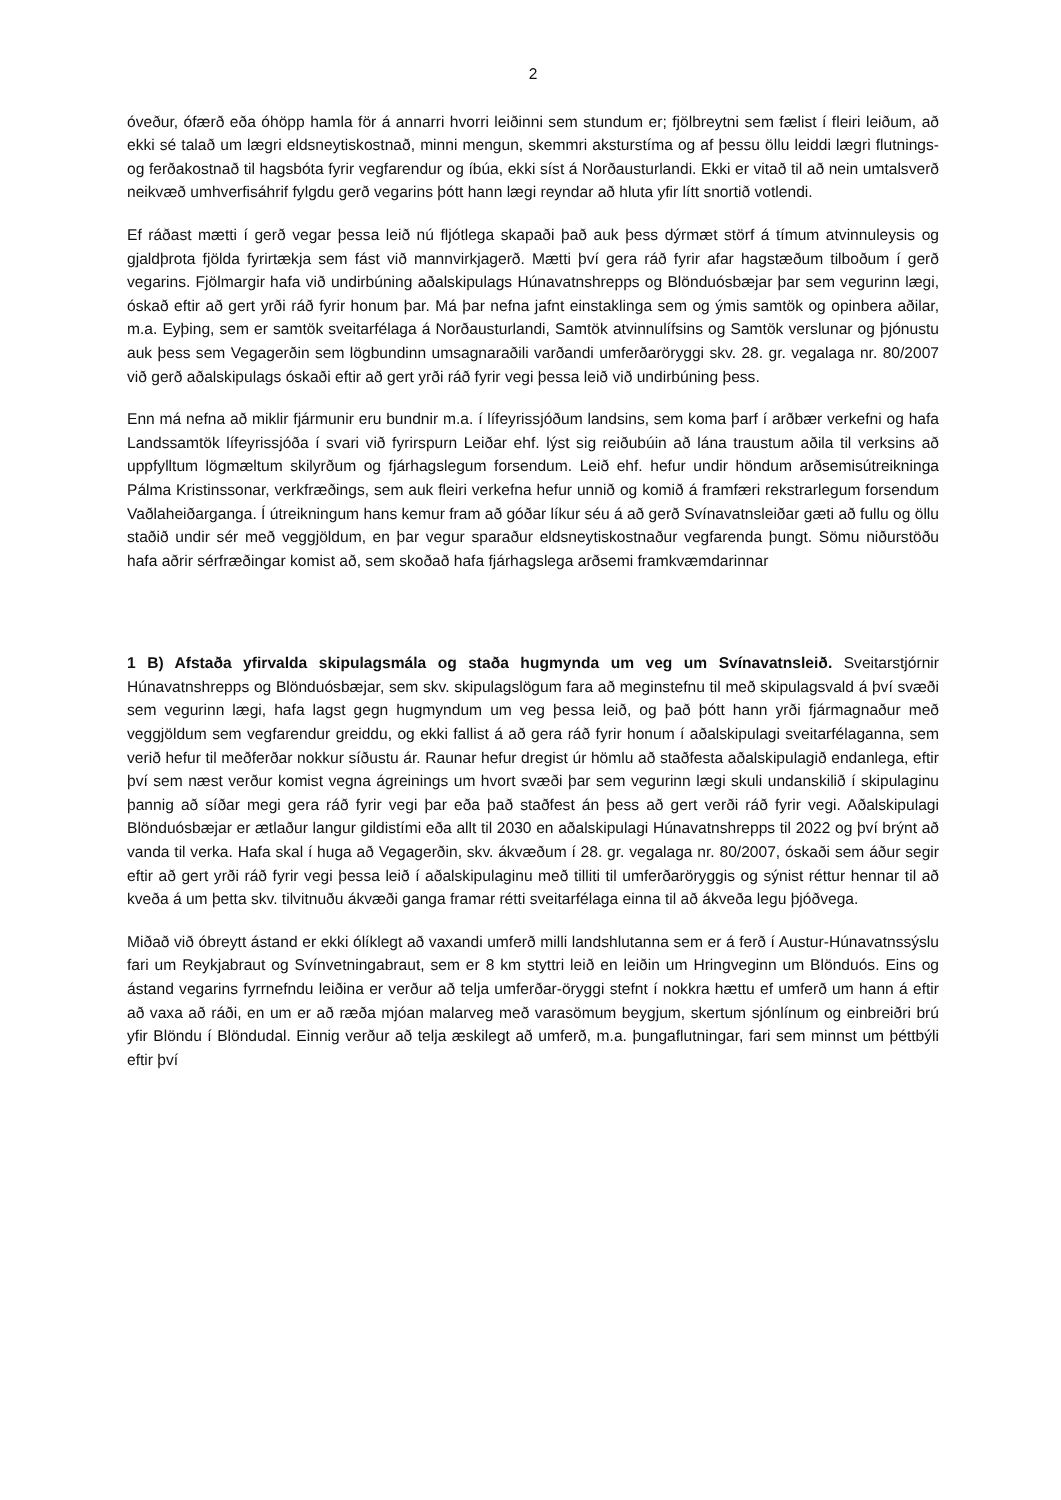2
óveður, ófærð eða óhöpp hamla för á annarri hvorri leiðinni sem stundum er; fjölbreytni sem fælist í fleiri leiðum, að ekki sé talað um lægri eldsneytiskostnað, minni mengun, skemmri aksturstíma og af þessu öllu leiddi lægri flutnings- og ferðakostnað til hagsbóta fyrir vegfarendur og íbúa, ekki síst á Norðausturlandi. Ekki er vitað til að nein umtalsverð neikvæð umhverfisáhrif fylgdu gerð vegarins þótt hann lægi reyndar að hluta yfir lítt snortið votlendi.
Ef ráðast mætti í gerð vegar þessa leið nú fljótlega skapaði það auk þess dýrmæt störf á tímum atvinnuleysis og gjaldþrota fjölda fyrirtækja sem fást við mannvirkjagerð. Mætti því gera ráð fyrir afar hagstæðum tilboðum í gerð vegarins. Fjölmargir hafa við undirbúning aðalskipulags Húnavatnshrepps og Blönduósbæjar þar sem vegurinn lægi, óskað eftir að gert yrði ráð fyrir honum þar. Má þar nefna jafnt einstaklinga sem og ýmis samtök og opinbera aðilar, m.a. Eyþing, sem er samtök sveitarfélaga á Norðausturlandi, Samtök atvinnulífsins og Samtök verslunar og þjónustu auk þess sem Vegagerðin sem lögbundinn umsagnaraðili varðandi umferðaröryggi skv. 28. gr. vegalaga nr. 80/2007 við gerð aðalskipulags óskaði eftir að gert yrði ráð fyrir vegi þessa leið við undirbúning þess.
Enn má nefna að miklir fjármunir eru bundnir m.a. í lífeyrissjóðum landsins, sem koma þarf í arðbær verkefni og hafa Landssamtök lífeyrissjóða í svari við fyrirspurn Leiðar ehf. lýst sig reiðubúin að lána traustum aðila til verksins að uppfylltum lögmæltum skilyrðum og fjárhagslegum forsendum. Leið ehf. hefur undir höndum arðsemisútreikninga Pálma Kristinssonar, verkfræðings, sem auk fleiri verkefna hefur unnið og komið á framfæri rekstrarlegum forsendum Vaðlaheiðarganga. Í útreikningum hans kemur fram að góðar líkur séu á að gerð Svínavatnsleiðar gæti að fullu og öllu staðið undir sér með veggjöldum, en þar vegur sparaður eldsneytiskostnaður vegfarenda þungt. Sömu niðurstöðu hafa aðrir sérfræðingar komist að, sem skoðað hafa fjárhagslega arðsemi framkvæmdarinnar
1 B) Afstaða yfirvalda skipulagsmála og staða hugmynda um veg um Svínavatnsleið. Sveitarstjórnir Húnavatnshrepps og Blönduósbæjar, sem skv. skipulagslögum fara að meginstefnu til með skipulagsvald á því svæði sem vegurinn lægi, hafa lagst gegn hugmyndum um veg þessa leið, og það þótt hann yrði fjármagnaður með veggjöldum sem vegfarendur greiddu, og ekki fallist á að gera ráð fyrir honum í aðalskipulagi sveitarfélaganna, sem verið hefur til meðferðar nokkur síðustu ár. Raunar hefur dregist úr hömlu að staðfesta aðalskipulagið endanlega, eftir því sem næst verður komist vegna ágreinings um hvort svæði þar sem vegurinn lægi skuli undanskilið í skipulaginu þannig að síðar megi gera ráð fyrir vegi þar eða það staðfest án þess að gert verði ráð fyrir vegi. Aðalskipulagi Blönduósbæjar er ætlaður langur gildistími eða allt til 2030 en aðalskipulagi Húnavatnshrepps til 2022 og því brýnt að vanda til verka. Hafa skal í huga að Vegagerðin, skv. ákvæðum í 28. gr. vegalaga nr. 80/2007, óskaði sem áður segir eftir að gert yrði ráð fyrir vegi þessa leið í aðalskipulaginu með tilliti til umferðaröryggis og sýnist réttur hennar til að kveða á um þetta skv. tilvitnuðu ákvæði ganga framar rétti sveitarfélaga einna til að ákveða legu þjóðvega.
Miðað við óbreytt ástand er ekki ólíklegt að vaxandi umferð milli landshlutanna sem er á ferð í Austur-Húnavatnssýslu fari um Reykjabraut og Svínvetningabraut, sem er 8 km styttri leið en leiðin um Hringveginn um Blönduós. Eins og ástand vegarins fyrrnefndu leiðina er verður að telja umferðar-öryggi stefnt í nokkra hættu ef umferð um hann á eftir að vaxa að ráði, en um er að ræða mjóan malarveg með varasömum beygjum, skertum sjónlínum og einbreiðri brú yfir Blöndu í Blöndudal. Einnig verður að telja æskilegt að umferð, m.a. þungaflutningar, fari sem minnst um þéttbýli eftir því